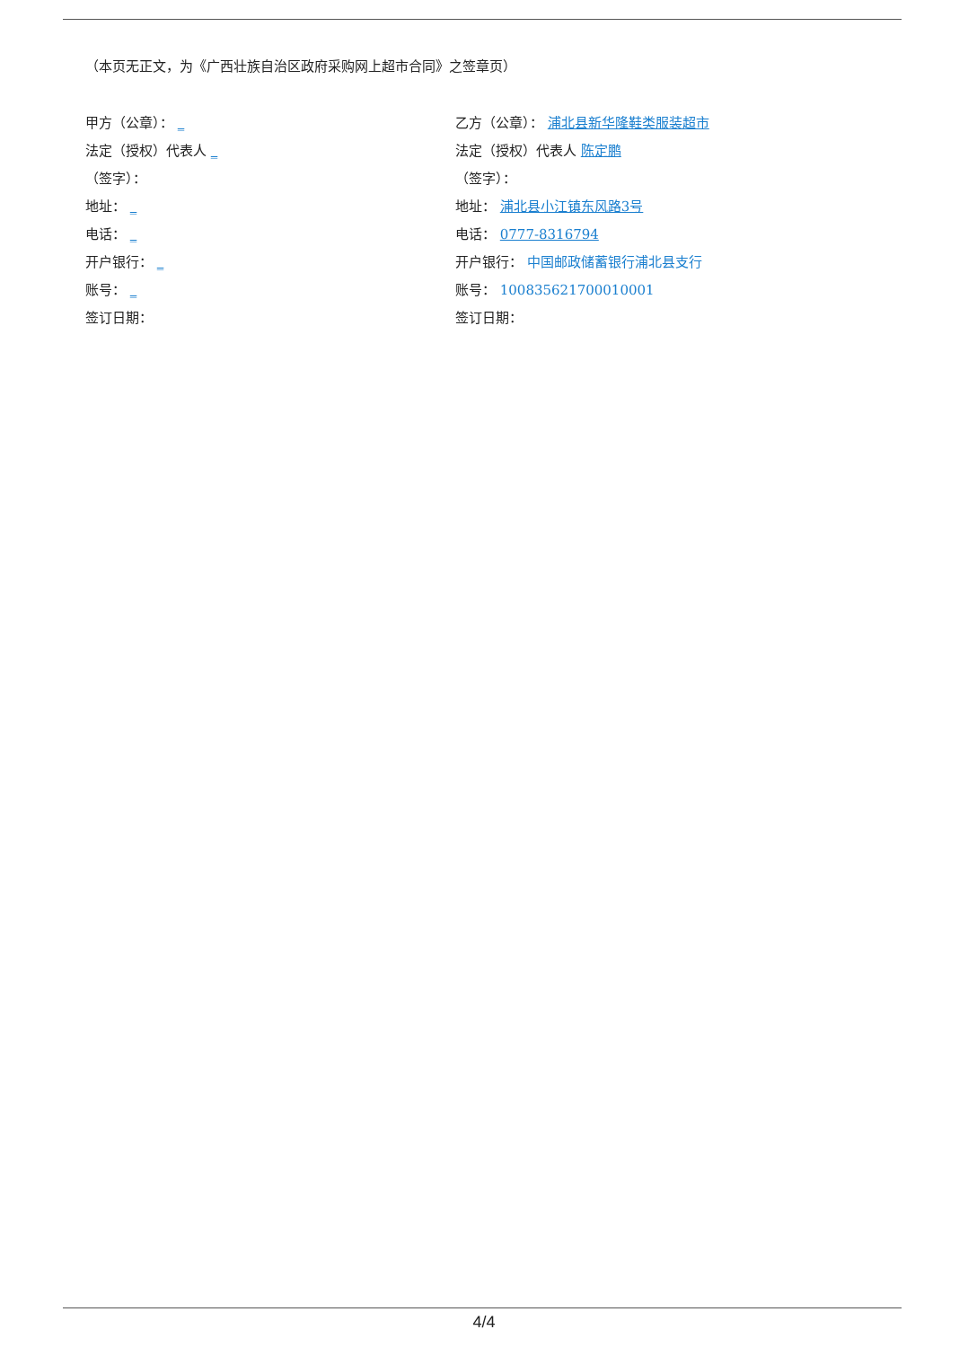（本页无正文，为《广西壮族自治区政府采购网上超市合同》之签章页）
甲方（公章）： _
法定（授权）代表人 _
（签字）：
地址： _
电话： _
开户银行： _
账号： _
签订日期：
乙方（公章）： 浦北县新华隆鞋类服装超市
法定（授权）代表人 陈定鹏
（签字）：
地址： 浦北县小江镇东风路3号
电话： 0777-8316794
开户银行： 中国邮政储蓄银行浦北县支行
账号： 100835621700010001
签订日期：
4/4